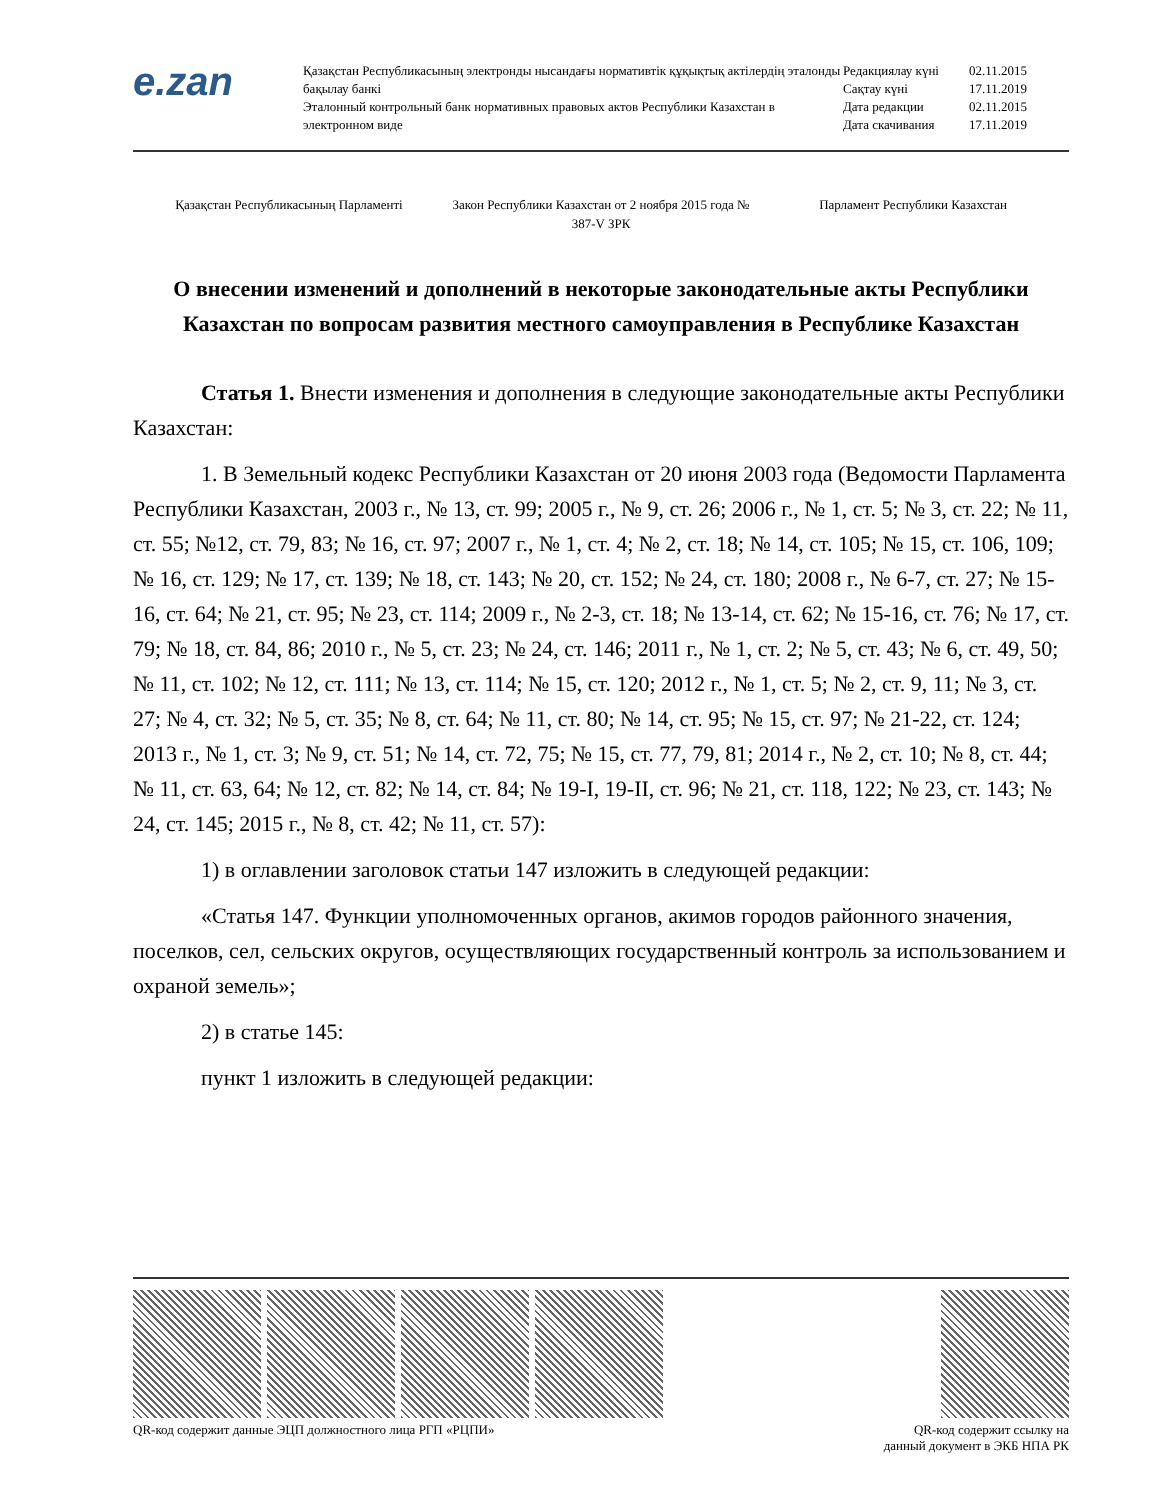e.zan
Қазақстан Республикасының электронды нысандағы нормативтік құқықтық актілердің эталонды бақылау банкі
Эталонный контрольный банк нормативных правовых актов Республики Казахстан в электронном виде
| Редакциялау күні | 02.11.2015 |
| Сақтау күні | 17.11.2019 |
| Дата редакции | 02.11.2015 |
| Дата скачивания | 17.11.2019 |
Қазақстан Республикасының Парламенті
Закон Республики Казахстан от 2 ноября 2015 года № 387-V ЗРК
Парламент Республики Казахстан
О внесении изменений и дополнений в некоторые законодательные акты Республики Казахстан по вопросам развития местного самоуправления в Республике Казахстан
Статья 1. Внести изменения и дополнения в следующие законодательные акты Республики Казахстан:
1. В Земельный кодекс Республики Казахстан от 20 июня 2003 года (Ведомости Парламента Республики Казахстан, 2003 г., № 13, ст. 99; 2005 г., № 9, ст. 26; 2006 г., № 1, ст. 5; № 3, ст. 22; № 11, ст. 55; №12, ст. 79, 83; № 16, ст. 97; 2007 г., № 1, ст. 4; № 2, ст. 18; № 14, ст. 105; № 15, ст. 106, 109; № 16, ст. 129; № 17, ст. 139; № 18, ст. 143; № 20, ст. 152; № 24, ст. 180; 2008 г., № 6-7, ст. 27; № 15-16, ст. 64; № 21, ст. 95; № 23, ст. 114; 2009 г., № 2-3, ст. 18; № 13-14, ст. 62; № 15-16, ст. 76; № 17, ст. 79; № 18, ст. 84, 86; 2010 г., № 5, ст. 23; № 24, ст. 146; 2011 г., № 1, ст. 2; № 5, ст. 43; № 6, ст. 49, 50; № 11, ст. 102; № 12, ст. 111; № 13, ст. 114; № 15, ст. 120; 2012 г., № 1, ст. 5; № 2, ст. 9, 11; № 3, ст. 27; № 4, ст. 32; № 5, ст. 35; № 8, ст. 64; № 11, ст. 80; № 14, ст. 95; № 15, ст. 97; № 21-22, ст. 124; 2013 г., № 1, ст. 3; № 9, ст. 51; № 14, ст. 72, 75; № 15, ст. 77, 79, 81; 2014 г., № 2, ст. 10; № 8, ст. 44; № 11, ст. 63, 64; № 12, ст. 82; № 14, ст. 84; № 19-I, 19-II, ст. 96; № 21, ст. 118, 122; № 23, ст. 143; № 24, ст. 145; 2015 г., № 8, ст. 42; № 11, ст. 57):
1) в оглавлении заголовок статьи 147 изложить в следующей редакции:
«Статья 147. Функции уполномоченных органов, акимов городов районного значения, поселков, сел, сельских округов, осуществляющих государственный контроль за использованием и охраной земель»;
2) в статье 145:
пункт 1 изложить в следующей редакции:
QR-код содержит данные ЭЦП должностного лица РГП «РЦПИ»
QR-код содержит ссылку на
данный документ в ЭКБ НПА РК